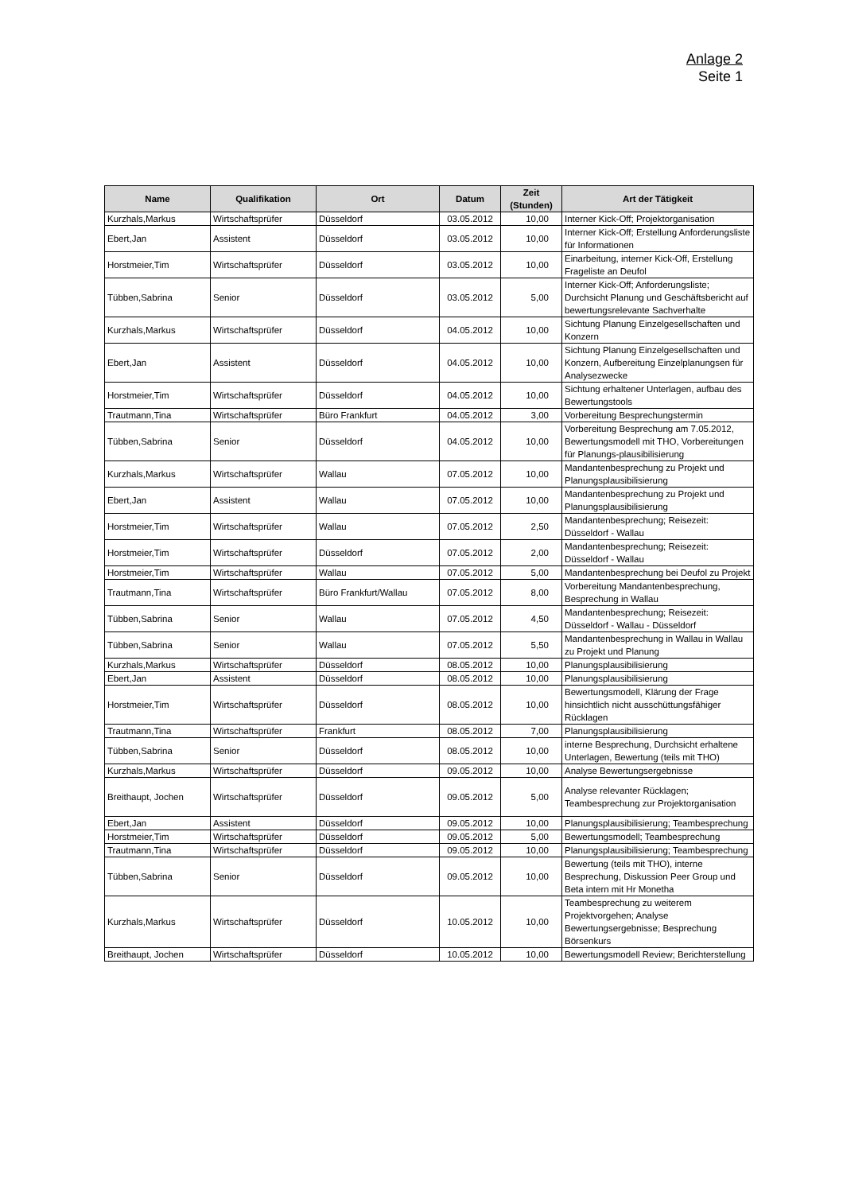Anlage 2
Seite 1
| Name | Qualifikation | Ort | Datum | Zeit (Stunden) | Art der Tätigkeit |
| --- | --- | --- | --- | --- | --- |
| Kurzhals,Markus | Wirtschaftsprüfer | Düsseldorf | 03.05.2012 | 10,00 | Interner Kick-Off; Projektorganisation |
| Ebert,Jan | Assistent | Düsseldorf | 03.05.2012 | 10,00 | Interner Kick-Off; Erstellung Anforderungsliste für Informationen |
| Horstmeier,Tim | Wirtschaftsprüfer | Düsseldorf | 03.05.2012 | 10,00 | Einarbeitung, interner Kick-Off, Erstellung Frageliste an Deufol |
| Tübben,Sabrina | Senior | Düsseldorf | 03.05.2012 | 5,00 | Interner Kick-Off; Anforderungsliste; Durchsicht Planung und Geschäftsbericht auf bewertungsrelevante Sachverhalte |
| Kurzhals,Markus | Wirtschaftsprüfer | Düsseldorf | 04.05.2012 | 10,00 | Sichtung Planung Einzelgesellschaften und Konzern |
| Ebert,Jan | Assistent | Düsseldorf | 04.05.2012 | 10,00 | Sichtung Planung Einzelgesellschaften und Konzern, Aufbereitung Einzelplanungsen für Analysezwecke |
| Horstmeier,Tim | Wirtschaftsprüfer | Düsseldorf | 04.05.2012 | 10,00 | Sichtung erhaltener Unterlagen, aufbau des Bewertungstools |
| Trautmann,Tina | Wirtschaftsprüfer | Büro Frankfurt | 04.05.2012 | 3,00 | Vorbereitung Besprechungstermin |
| Tübben,Sabrina | Senior | Düsseldorf | 04.05.2012 | 10,00 | Vorbereitung Besprechung am 7.05.2012, Bewertungsmodell mit THO, Vorbereitungen für Planungs-plausibilisierung |
| Kurzhals,Markus | Wirtschaftsprüfer | Wallau | 07.05.2012 | 10,00 | Mandantenbesprechung zu Projekt und Planungsplausibilisierung |
| Ebert,Jan | Assistent | Wallau | 07.05.2012 | 10,00 | Mandantenbesprechung zu Projekt und Planungsplausibilisierung |
| Horstmeier,Tim | Wirtschaftsprüfer | Wallau | 07.05.2012 | 2,50 | Mandantenbesprechung; Reisezeit: Düsseldorf - Wallau |
| Horstmeier,Tim | Wirtschaftsprüfer | Düsseldorf | 07.05.2012 | 2,00 | Mandantenbesprechung; Reisezeit: Düsseldorf - Wallau |
| Horstmeier,Tim | Wirtschaftsprüfer | Wallau | 07.05.2012 | 5,00 | Mandantenbesprechung bei Deufol zu Projekt |
| Trautmann,Tina | Wirtschaftsprüfer | Büro Frankfurt/Wallau | 07.05.2012 | 8,00 | Vorbereitung Mandantenbesprechung, Besprechung in Wallau |
| Tübben,Sabrina | Senior | Wallau | 07.05.2012 | 4,50 | Mandantenbesprechung; Reisezeit: Düsseldorf - Wallau - Düsseldorf |
| Tübben,Sabrina | Senior | Wallau | 07.05.2012 | 5,50 | Mandantenbesprechung in Wallau in Wallau zu Projekt und Planung |
| Kurzhals,Markus | Wirtschaftsprüfer | Düsseldorf | 08.05.2012 | 10,00 | Planungsplausibilisierung |
| Ebert,Jan | Assistent | Düsseldorf | 08.05.2012 | 10,00 | Planungsplausibilisierung |
| Horstmeier,Tim | Wirtschaftsprüfer | Düsseldorf | 08.05.2012 | 10,00 | Bewertungsmodell, Klärung der Frage hinsichtlich nicht ausschüttungsfähiger Rücklagen |
| Trautmann,Tina | Wirtschaftsprüfer | Frankfurt | 08.05.2012 | 7,00 | Planungsplausibilisierung |
| Tübben,Sabrina | Senior | Düsseldorf | 08.05.2012 | 10,00 | interne Besprechung, Durchsicht erhaltene Unterlagen, Bewertung (teils mit THO) |
| Kurzhals,Markus | Wirtschaftsprüfer | Düsseldorf | 09.05.2012 | 10,00 | Analyse Bewertungsergebnisse |
| Breithaupt, Jochen | Wirtschaftsprüfer | Düsseldorf | 09.05.2012 | 5,00 | Analyse relevanter Rücklagen; Teambesprechung zur Projektorganisation |
| Ebert,Jan | Assistent | Düsseldorf | 09.05.2012 | 10,00 | Planungsplausibilisierung; Teambesprechung |
| Horstmeier,Tim | Wirtschaftsprüfer | Düsseldorf | 09.05.2012 | 5,00 | Bewertungsmodell; Teambesprechung |
| Trautmann,Tina | Wirtschaftsprüfer | Düsseldorf | 09.05.2012 | 10,00 | Planungsplausibilisierung; Teambesprechung |
| Tübben,Sabrina | Senior | Düsseldorf | 09.05.2012 | 10,00 | Bewertung (teils mit THO), interne Besprechung, Diskussion Peer Group und Beta intern mit Hr Monetha |
| Kurzhals,Markus | Wirtschaftsprüfer | Düsseldorf | 10.05.2012 | 10,00 | Teambesprechung zu weiterem Projektvorgehen; Analyse Bewertungsergebnisse; Besprechung Börsenkurs |
| Breithaupt, Jochen | Wirtschaftsprüfer | Düsseldorf | 10.05.2012 | 10,00 | Bewertungsmodell Review; Berichterstellung |